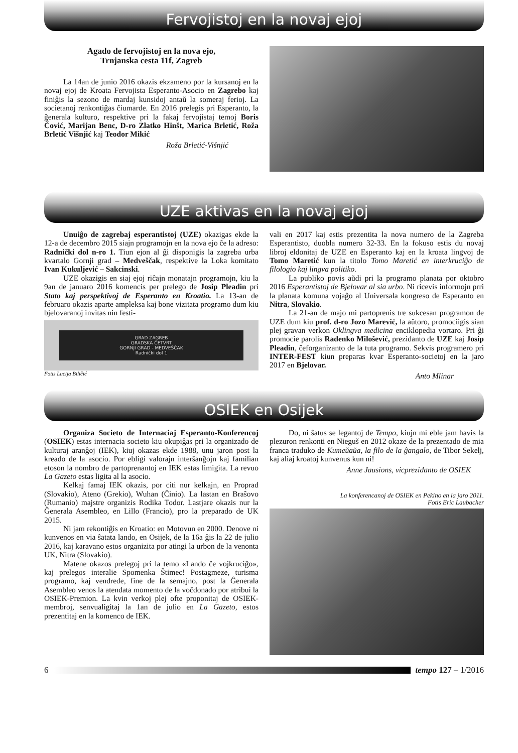Fervojistoj en la novaj ejoj
Agado de fervojistoj en la nova ejo,
Trnjanska cesta 11f, Zagreb
La 14an de junio 2016 okazis ekzameno por la kursanoj en la novaj ejoj de Kroata Fervojista Esperanto-Asocio en Zagrebo kaj finiĝis la sezono de mardaj kunsidoj antaŭ la someraj ferioj. La societanoj renkontiĝas ĉiumarde. En 2016 prelegis pri Esperanto, la ĝenerala kulturo, respektive pri la fakaj fervojistaj temoj Boris Čović, Marijan Benc, D-ro Zlatko Hinšt, Marica Brletić, Roža Brletić Višnjić kaj Teodor Mikić
Roža Brletić-Višnjić
UZE aktivas en la novaj ejoj
Unuiĝo de zagrebaj esperantistoj (UZE) okazigas ekde la 12-a de decembro 2015 siajn programojn en la nova ejo ĉe la adreso: Radnički dol n-ro 1. Tiun ejon al ĝi disponigis la zagreba urba kvartalo Gornji grad – Medveščak, respektive la Loka komitato Ivan Kukuljević – Sakcinski.
UZE okazigis en siaj ejoj riĉajn monatajn programojn, kiu la 9an de januaro 2016 komencis per prelego de Josip Pleadin pri Stato kaj perspektivoj de Esperanto en Kroatio. La 13-an de februaro okazis aparte ampleksa kaj bone vizitata programo dum kiu bjelovaranoj invitas nin festi-
GRAD ZAGREB
GRADSKA ČETVRT
GORNJI GRAD - MEDVEŠČAK
Radnički dol 1
Fotis Lucija Biličić
vali en 2017 kaj estis prezentita la nova numero de la Zagreba Esperantisto, duobla numero 32-33. En la fokuso estis du novaj libroj eldonitaj de UZE en Esperanto kaj en la kroata lingvoj de Tomo Maretić kun la titolo Tomo Maretić en interkruciĝo de filologio kaj lingva politiko.
La publiko povis aŭdi pri la programo planata por oktobro 2016 Esperantistoj de Bjelovar al sia urbo. Ni ricevis informojn prri la planata komuna vojaĝo al Universala kongreso de Esperanto en Nitra, Slovakio.
La 21-an de majo mi partoprenis tre sukcesan programon de UZE dum kiu prof. d-ro Jozo Marević, la aŭtoro, promociigis sian plej gravan verkon Oklingva medicina enciklopedia vortaro. Pri ĝi promocie parolis Radenko Milošević, prezidanto de UZE kaj Josip Pleadin, ĉeforganizanto de la tuta programo. Sekvis programero pri INTER-FEST kiun preparas kvar Esperanto-societoj en la jaro 2017 en Bjelovar.
Anto Mlinar
OSIEK en Osijek
Organiza Societo de Internaciaj Esperanto-Konferencoj (OSIEK) estas internacia societo kiu okupiĝas pri la organizado de kulturaj aranĝoj (IEK), kiuj okazas ekde 1988, unu jaron post la kreado de la asocio. Por ebligi valorajn interŝanĝojn kaj familian etoson la nombro de partoprenantoj en IEK estas limigita. La revuo La Gazeto estas ligita al la asocio.
Kelkaj famaj IEK okazis, por citi nur kelkajn, en Proprad (Slovakio), Ateno (Grekio), Wuhan (Ĉinio). La lastan en Braŝovo (Rumanio) majstre organizis Rodika Todor. Lastjare okazis nur la Ĝenerala Asembleo, en Lillo (Francio), pro la preparado de UK 2015.
Ni jam rekontiĝis en Kroatio: en Motovun en 2000. Denove ni kunvenos en via ŝatata lando, en Osijek, de la 16a ĝis la 22 de julio 2016, kaj karavano estos organizita por atingi la urbon de la venonta UK, Nitra (Slovakio).
Matene okazos prelegoj pri la temo «Lando ĉe vojkruciĝo», kaj prelegos interalie Spomenka Štimec! Postagmeze, turisma programo, kaj vendrede, fine de la semajno, post la Ĝenerala Asembleo venos la atendata momento de la voĉdonado por atribui la OSIEK-Premion. La kvin verkoj plej ofte proponitaj de OSIEK-membroj, senvualigitaj la 1an de julio en La Gazeto, estos prezentitaj en la komenco de IEK.
Do, ni ŝatus se legantoj de Tempo, kiujn mi eble jam havis la plezuron renkonti en Nieguš en 2012 okaze de la prezentado de mia franca traduko de Kumeŭaŭa, la filo de la ĝangalo, de Tibor Sekelj, kaj aliaj kroatoj kunvenus kun ni!
Anne Jausions, vicprezidanto de OSIEK
La konferencanoj de OSIEK en Pekino en la jaro 2011.
Fotis Eric Laubacher
6 tempo 127 – 1/2016